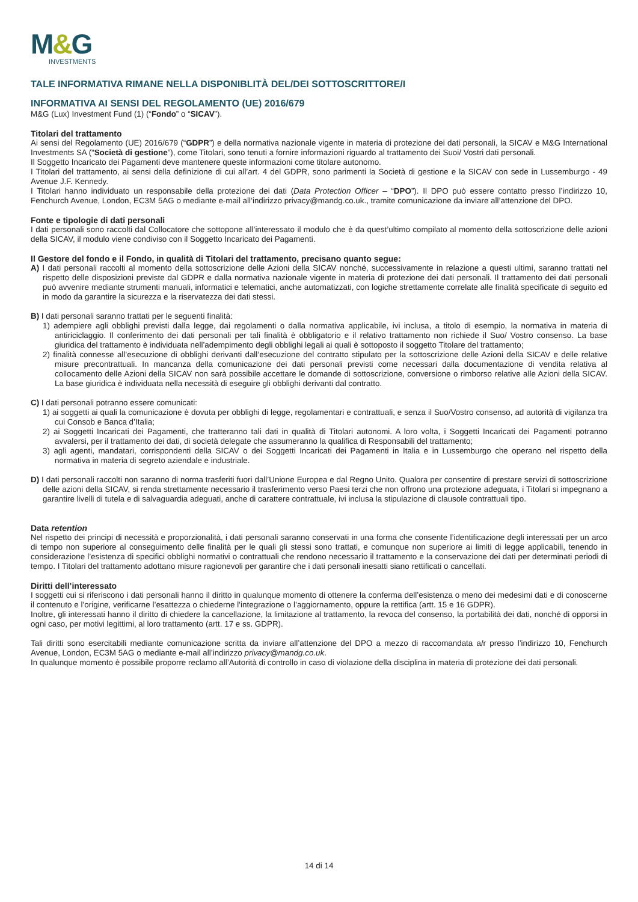M&G
INVESTMENTS
TALE INFORMATIVA RIMANE NELLA DISPONIBLITÀ DEL/DEI SOTTOSCRITTORE/I
INFORMATIVA AI SENSI DEL REGOLAMENTO (UE) 2016/679
M&G (Lux) Investment Fund (1) (“Fondo” o “SICAV”).
Titolari del trattamento
Ai sensi del Regolamento (UE) 2016/679 (“GDPR”) e della normativa nazionale vigente in materia di protezione dei dati personali, la SICAV e M&G International Investments SA (“Società di gestione”), come Titolari, sono tenuti a fornire informazioni riguardo al trattamento dei Suoi/ Vostri dati personali.
Il Soggetto Incaricato dei Pagamenti deve mantenere queste informazioni come titolare autonomo.
I Titolari del trattamento, ai sensi della definizione di cui all’art. 4 del GDPR, sono parimenti la Società di gestione e la SICAV con sede in Lussemburgo - 49 Avenue J.F. Kennedy.
I Titolari hanno individuato un responsabile della protezione dei dati (Data Protection Officer – “DPO”). Il DPO può essere contatto presso l’indirizzo 10, Fenchurch Avenue, London, EC3M 5AG o mediante e-mail all’indirizzo privacy@mandg.co.uk., tramite comunicazione da inviare all’attenzione del DPO.
Fonte e tipologie di dati personali
I dati personali sono raccolti dal Collocatore che sottopone all’interessato il modulo che è da quest’ultimo compilato al momento della sottoscrizione delle azioni della SICAV, il modulo viene condiviso con il Soggetto Incaricato dei Pagamenti.
Il Gestore del fondo e il Fondo, in qualità di Titolari del trattamento, precisano quanto segue:
A) I dati personali raccolti al momento della sottoscrizione delle Azioni della SICAV nonché, successivamente in relazione a questi ultimi, saranno trattati nel rispetto delle disposizioni previste dal GDPR e dalla normativa nazionale vigente in materia di protezione dei dati personali. Il trattamento dei dati personali può avvenire mediante strumenti manuali, informatici e telematici, anche automatizzati, con logiche strettamente correlate alle finalità specificate di seguito ed in modo da garantire la sicurezza e la riservatezza dei dati stessi.
B) I dati personali saranno trattati per le seguenti finalità:
1) adempiere agli obblighi previsti dalla legge, dai regolamenti o dalla normativa applicabile, ivi inclusa, a titolo di esempio, la normativa in materia di antiriciclaggio. Il conferimento dei dati personali per tali finalità è obbligatorio e il relativo trattamento non richiede il Suo/ Vostro consenso. La base giuridica del trattamento è individuata nell’adempimento degli obblighi legali ai quali è sottoposto il soggetto Titolare del trattamento;
2) finalità connesse all’esecuzione di obblighi derivanti dall’esecuzione del contratto stipulato per la sottoscrizione delle Azioni della SICAV e delle relative misure precontrattuali. In mancanza della comunicazione dei dati personali previsti come necessari dalla documentazione di vendita relativa al collocamento delle Azioni della SICAV non sarà possibile accettare le domande di sottoscrizione, conversione o rimborso relative alle Azioni della SICAV. La base giuridica è individuata nella necessità di eseguire gli obblighi derivanti dal contratto.
C) I dati personali potranno essere comunicati:
1) ai soggetti ai quali la comunicazione è dovuta per obblighi di legge, regolamentari e contrattuali, e senza il Suo/Vostro consenso, ad autorità di vigilanza tra cui Consob e Banca d’Italia;
2) ai Soggetti Incaricati dei Pagamenti, che tratteranno tali dati in qualità di Titolari autonomi. A loro volta, i Soggetti Incaricati dei Pagamenti potranno avvalersi, per il trattamento dei dati, di società delegate che assumeranno la qualifica di Responsabili del trattamento;
3) agli agenti, mandatari, corrispondenti della SICAV o dei Soggetti Incaricati dei Pagamenti in Italia e in Lussemburgo che operano nel rispetto della normativa in materia di segreto aziendale e industriale.
D) I dati personali raccolti non saranno di norma trasferiti fuori dall’Unione Europea e dal Regno Unito. Qualora per consentire di prestare servizi di sottoscrizione delle azioni della SICAV, si renda strettamente necessario il trasferimento verso Paesi terzi che non offrono una protezione adeguata, i Titolari si impegnano a garantire livelli di tutela e di salvaguardia adeguati, anche di carattere contrattuale, ivi inclusa la stipulazione di clausole contrattuali tipo.
Data retention
Nel rispetto dei principi di necessità e proporzionalità, i dati personali saranno conservati in una forma che consente l’identificazione degli interessati per un arco di tempo non superiore al conseguimento delle finalità per le quali gli stessi sono trattati, e comunque non superiore ai limiti di legge applicabili, tenendo in considerazione l’esistenza di specifici obblighi normativi o contrattuali che rendono necessario il trattamento e la conservazione dei dati per determinati periodi di tempo. I Titolari del trattamento adottano misure ragionevoli per garantire che i dati personali inesatti siano rettificati o cancellati.
Diritti dell’interessato
I soggetti cui si riferiscono i dati personali hanno il diritto in qualunque momento di ottenere la conferma dell’esistenza o meno dei medesimi dati e di conoscerne il contenuto e l’origine, verificarne l’esattezza o chiederne l’integrazione o l’aggiornamento, oppure la rettifica (artt. 15 e 16 GDPR).
Inoltre, gli interessati hanno il diritto di chiedere la cancellazione, la limitazione al trattamento, la revoca del consenso, la portabilità dei dati, nonché di opporsi in ogni caso, per motivi legittimi, al loro trattamento (artt. 17 e ss. GDPR).
Tali diritti sono esercitabili mediante comunicazione scritta da inviare all’attenzione del DPO a mezzo di raccomandata a/r presso l’indirizzo 10, Fenchurch Avenue, London, EC3M 5AG o mediante e-mail all’indirizzo privacy@mandg.co.uk.
In qualunque momento è possibile proporre reclamo all’Autorità di controllo in caso di violazione della disciplina in materia di protezione dei dati personali.
14 di 14